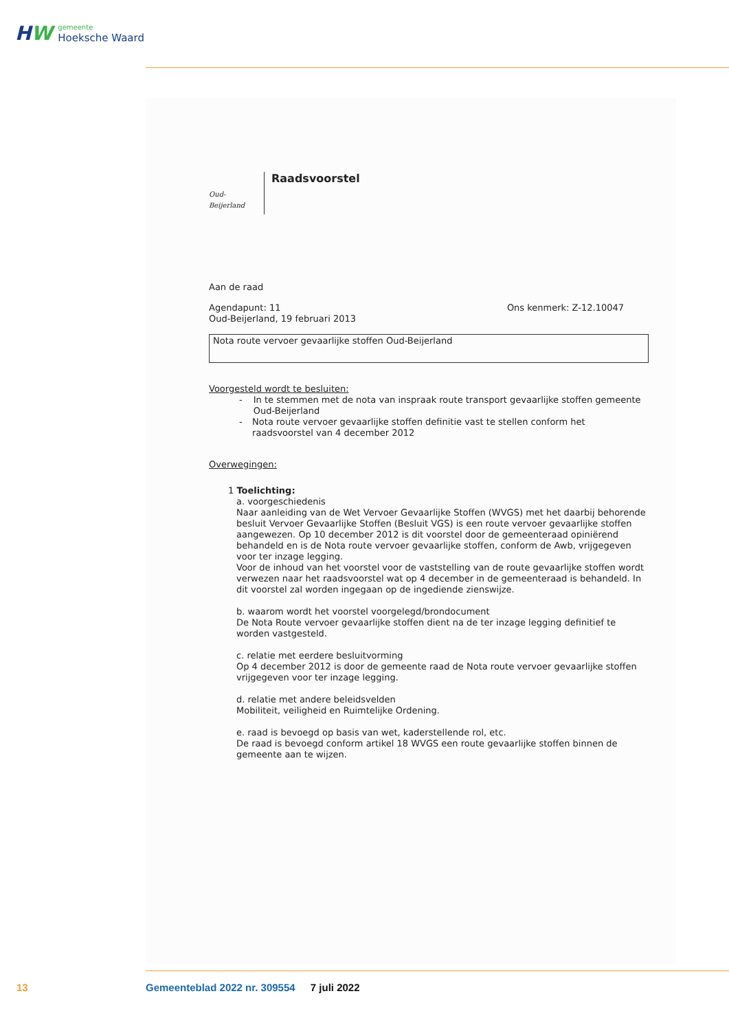HW
gemeente
Hoeksche Waard
Oud-Beijerland
Raadsvoorstel
Aan de raad
Agendapunt: 11
Oud-Beijerland, 19 februari 2013
Ons kenmerk: Z-12.10047
Nota route vervoer gevaarlijke stoffen Oud-Beijerland
Voorgesteld wordt te besluiten:
- In te stemmen met de nota van inspraak route transport gevaarlijke stoffen gemeente Oud-Beijerland
- Nota route vervoer gevaarlijke stoffen definitie vast te stellen conform het raadsvoorstel van 4 december 2012
Overwegingen:
1 Toelichting:
a. voorgeschiedenis
Naar aanleiding van de Wet Vervoer Gevaarlijke Stoffen (WVGS) met het daarbij behorende besluit Vervoer Gevaarlijke Stoffen (Besluit VGS) is een route vervoer gevaarlijke stoffen aangewezen. Op 10 december 2012 is dit voorstel door de gemeenteraad opiniërend behandeld en is de Nota route vervoer gevaarlijke stoffen, conform de Awb, vrijgegeven voor ter inzage legging.
Voor de inhoud van het voorstel voor de vaststelling van de route gevaarlijke stoffen wordt verwezen naar het raadsvoorstel wat op 4 december in de gemeenteraad is behandeld. In dit voorstel zal worden ingegaan op de ingediende zienswijze.
b. waarom wordt het voorstel voorgelegd/brondocument
De Nota Route vervoer gevaarlijke stoffen dient na de ter inzage legging definitief te worden vastgesteld.
c. relatie met eerdere besluitvorming
Op 4 december 2012 is door de gemeente raad de Nota route vervoer gevaarlijke stoffen vrijgegeven voor ter inzage legging.
d. relatie met andere beleidsvelden
Mobiliteit, veiligheid en Ruimtelijke Ordening.
e. raad is bevoegd op basis van wet, kaderstellende rol, etc.
De raad is bevoegd conform artikel 18 WVGS een route gevaarlijke stoffen binnen de gemeente aan te wijzen.
13
Gemeenteblad 2022 nr. 309554 7 juli 2022